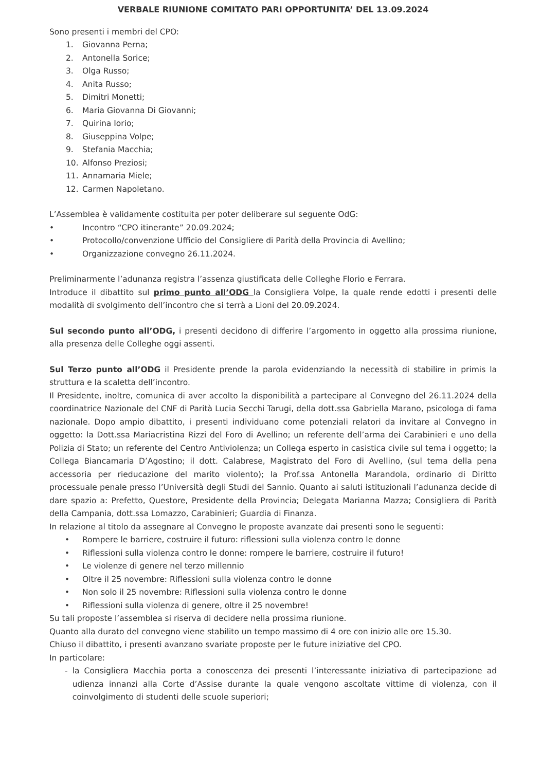VERBALE RIUNIONE COMITATO PARI OPPORTUNITA’ DEL 13.09.2024
Sono presenti i membri del CPO:
1. Giovanna Perna;
2. Antonella Sorice;
3. Olga Russo;
4. Anita Russo;
5. Dimitri Monetti;
6. Maria Giovanna Di Giovanni;
7. Quirina Iorio;
8. Giuseppina Volpe;
9. Stefania Macchia;
10. Alfonso Preziosi;
11. Annamaria Miele;
12. Carmen Napoletano.
L’Assemblea è validamente costituita per poter deliberare sul seguente OdG:
• Incontro “CPO itinerante” 20.09.2024;
• Protocollo/convenzione Ufficio del Consigliere di Parità della Provincia di Avellino;
• Organizzazione convegno 26.11.2024.
Preliminarmente l’adunanza registra l’assenza giustificata delle Colleghe Florio e Ferrara.
Introduce il dibattito sul primo punto all’ODG la Consigliera Volpe, la quale rende edotti i presenti delle modalità di svolgimento dell’incontro che si terrà a Lioni del 20.09.2024.
Sul secondo punto all’ODG, i presenti decidono di differire l’argomento in oggetto alla prossima riunione, alla presenza delle Colleghe oggi assenti.
Sul Terzo punto all’ODG il Presidente prende la parola evidenziando la necessità di stabilire in primis la struttura e la scaletta dell’incontro.
Il Presidente, inoltre, comunica di aver accolto la disponibilità a partecipare al Convegno del 26.11.2024 della coordinatrice Nazionale del CNF di Parità Lucia Secchi Tarugi, della dott.ssa Gabriella Marano, psicologa di fama nazionale. Dopo ampio dibattito, i presenti individuano come potenziali relatori da invitare al Convegno in oggetto: la Dott.ssa Mariacristina Rizzi del Foro di Avellino; un referente dell’arma dei Carabinieri e uno della Polizia di Stato; un referente del Centro Antiviolenza; un Collega esperto in casistica civile sul tema i oggetto; la Collega Biancamaria D’Agostino; il dott. Calabrese, Magistrato del Foro di Avellino, (sul tema della pena accessoria per rieducazione del marito violento); la Prof.ssa Antonella Marandola, ordinario di Diritto processuale penale presso l’Università degli Studi del Sannio. Quanto ai saluti istituzionali l’adunanza decide di dare spazio a: Prefetto, Questore, Presidente della Provincia; Delegata Marianna Mazza; Consigliera di Parità della Campania, dott.ssa Lomazzo, Carabinieri; Guardia di Finanza.
In relazione al titolo da assegnare al Convegno le proposte avanzate dai presenti sono le seguenti:
• Rompere le barriere, costruire il futuro: riflessioni sulla violenza contro le donne
• Riflessioni sulla violenza contro le donne: rompere le barriere, costruire il futuro!
• Le violenze di genere nel terzo millennio
• Oltre il 25 novembre: Riflessioni sulla violenza contro le donne
• Non solo il 25 novembre: Riflessioni sulla violenza contro le donne
• Riflessioni sulla violenza di genere, oltre il 25 novembre!
Su tali proposte l’assemblea si riserva di decidere nella prossima riunione.
Quanto alla durato del convegno viene stabilito un tempo massimo di 4 ore con inizio alle ore 15.30.
Chiuso il dibattito, i presenti avanzano svariate proposte per le future iniziative del CPO.
In particolare:
- la Consigliera Macchia porta a conoscenza dei presenti l’interessante iniziativa di partecipazione ad udienza innanzi alla Corte d’Assise durante la quale vengono ascoltate vittime di violenza, con il coinvolgimento di studenti delle scuole superiori;